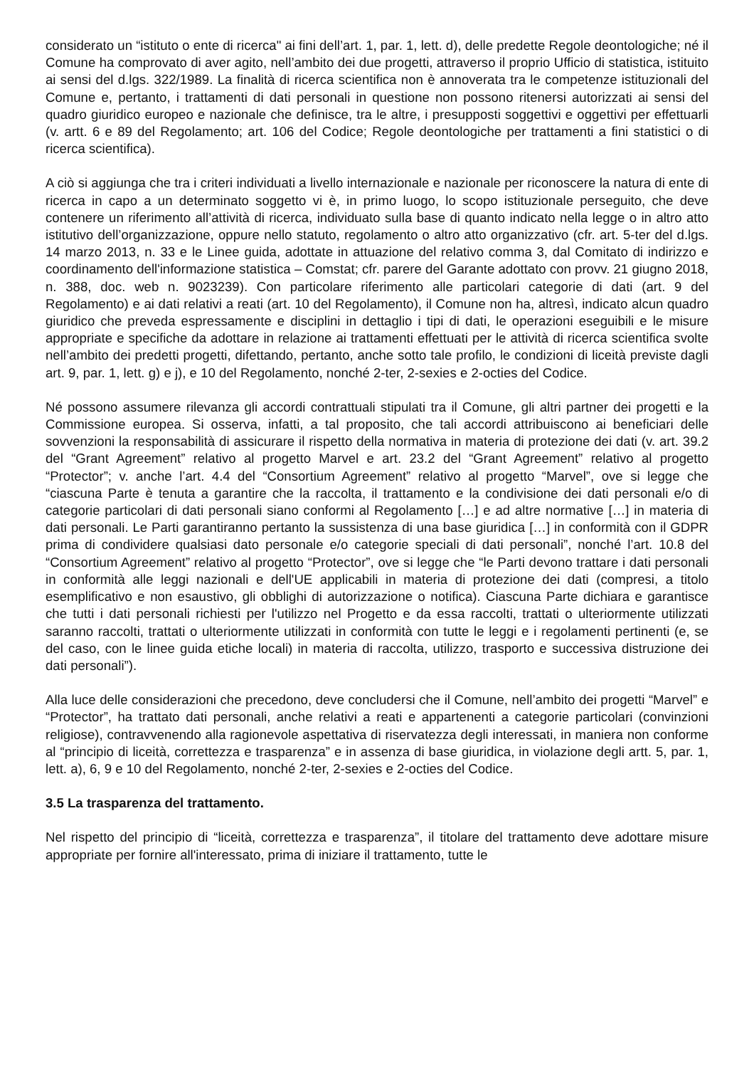considerato un “istituto o ente di ricerca" ai fini dell’art. 1, par. 1, lett. d), delle predette Regole deontologiche; né il Comune ha comprovato di aver agito, nell’ambito dei due progetti, attraverso il proprio Ufficio di statistica, istituito ai sensi del d.lgs. 322/1989. La finalità di ricerca scientifica non è annoverata tra le competenze istituzionali del Comune e, pertanto, i trattamenti di dati personali in questione non possono ritenersi autorizzati ai sensi del quadro giuridico europeo e nazionale che definisce, tra le altre, i presupposti soggettivi e oggettivi per effettuarli (v. artt. 6 e 89 del Regolamento; art. 106 del Codice; Regole deontologiche per trattamenti a fini statistici o di ricerca scientifica).
A ciò si aggiunga che tra i criteri individuati a livello internazionale e nazionale per riconoscere la natura di ente di ricerca in capo a un determinato soggetto vi è, in primo luogo, lo scopo istituzionale perseguito, che deve contenere un riferimento all’attività di ricerca, individuato sulla base di quanto indicato nella legge o in altro atto istitutivo dell’organizzazione, oppure nello statuto, regolamento o altro atto organizzativo (cfr. art. 5-ter del d.lgs. 14 marzo 2013, n. 33 e le Linee guida, adottate in attuazione del relativo comma 3, dal Comitato di indirizzo e coordinamento dell'informazione statistica – Comstat; cfr. parere del Garante adottato con provv. 21 giugno 2018, n. 388, doc. web n. 9023239). Con particolare riferimento alle particolari categorie di dati (art. 9 del Regolamento) e ai dati relativi a reati (art. 10 del Regolamento), il Comune non ha, altresì, indicato alcun quadro giuridico che preveda espressamente e disciplini in dettaglio i tipi di dati, le operazioni eseguibili e le misure appropriate e specifiche da adottare in relazione ai trattamenti effettuati per le attività di ricerca scientifica svolte nell’ambito dei predetti progetti, difettando, pertanto, anche sotto tale profilo, le condizioni di liceità previste dagli art. 9, par. 1, lett. g) e j), e 10 del Regolamento, nonché 2-ter, 2-sexies e 2-octies del Codice.
Né possono assumere rilevanza gli accordi contrattuali stipulati tra il Comune, gli altri partner dei progetti e la Commissione europea. Si osserva, infatti, a tal proposito, che tali accordi attribuiscono ai beneficiari delle sovvenzioni la responsabilità di assicurare il rispetto della normativa in materia di protezione dei dati (v. art. 39.2 del “Grant Agreement” relativo al progetto Marvel e art. 23.2 del “Grant Agreement” relativo al progetto “Protector”; v. anche l’art. 4.4 del “Consortium Agreement” relativo al progetto “Marvel”, ove si legge che “ciascuna Parte è tenuta a garantire che la raccolta, il trattamento e la condivisione dei dati personali e/o di categorie particolari di dati personali siano conformi al Regolamento […] e ad altre normative […] in materia di dati personali. Le Parti garantiranno pertanto la sussistenza di una base giuridica […] in conformità con il GDPR prima di condividere qualsiasi dato personale e/o categorie speciali di dati personali”, nonché l’art. 10.8 del “Consortium Agreement” relativo al progetto “Protector”, ove si legge che “le Parti devono trattare i dati personali in conformità alle leggi nazionali e dell'UE applicabili in materia di protezione dei dati (compresi, a titolo esemplificativo e non esaustivo, gli obblighi di autorizzazione o notifica). Ciascuna Parte dichiara e garantisce che tutti i dati personali richiesti per l'utilizzo nel Progetto e da essa raccolti, trattati o ulteriormente utilizzati saranno raccolti, trattati o ulteriormente utilizzati in conformità con tutte le leggi e i regolamenti pertinenti (e, se del caso, con le linee guida etiche locali) in materia di raccolta, utilizzo, trasporto e successiva distruzione dei dati personali”).
Alla luce delle considerazioni che precedono, deve concludersi che il Comune, nell’ambito dei progetti “Marvel” e “Protector”, ha trattato dati personali, anche relativi a reati e appartenenti a categorie particolari (convinzioni religiose), contravvenendo alla ragionevole aspettativa di riservatezza degli interessati, in maniera non conforme al “principio di liceità, correttezza e trasparenza” e in assenza di base giuridica, in violazione degli artt. 5, par. 1, lett. a), 6, 9 e 10 del Regolamento, nonché 2-ter, 2-sexies e 2-octies del Codice.
3.5 La trasparenza del trattamento.
Nel rispetto del principio di “liceità, correttezza e trasparenza”, il titolare del trattamento deve adottare misure appropriate per fornire all'interessato, prima di iniziare il trattamento, tutte le